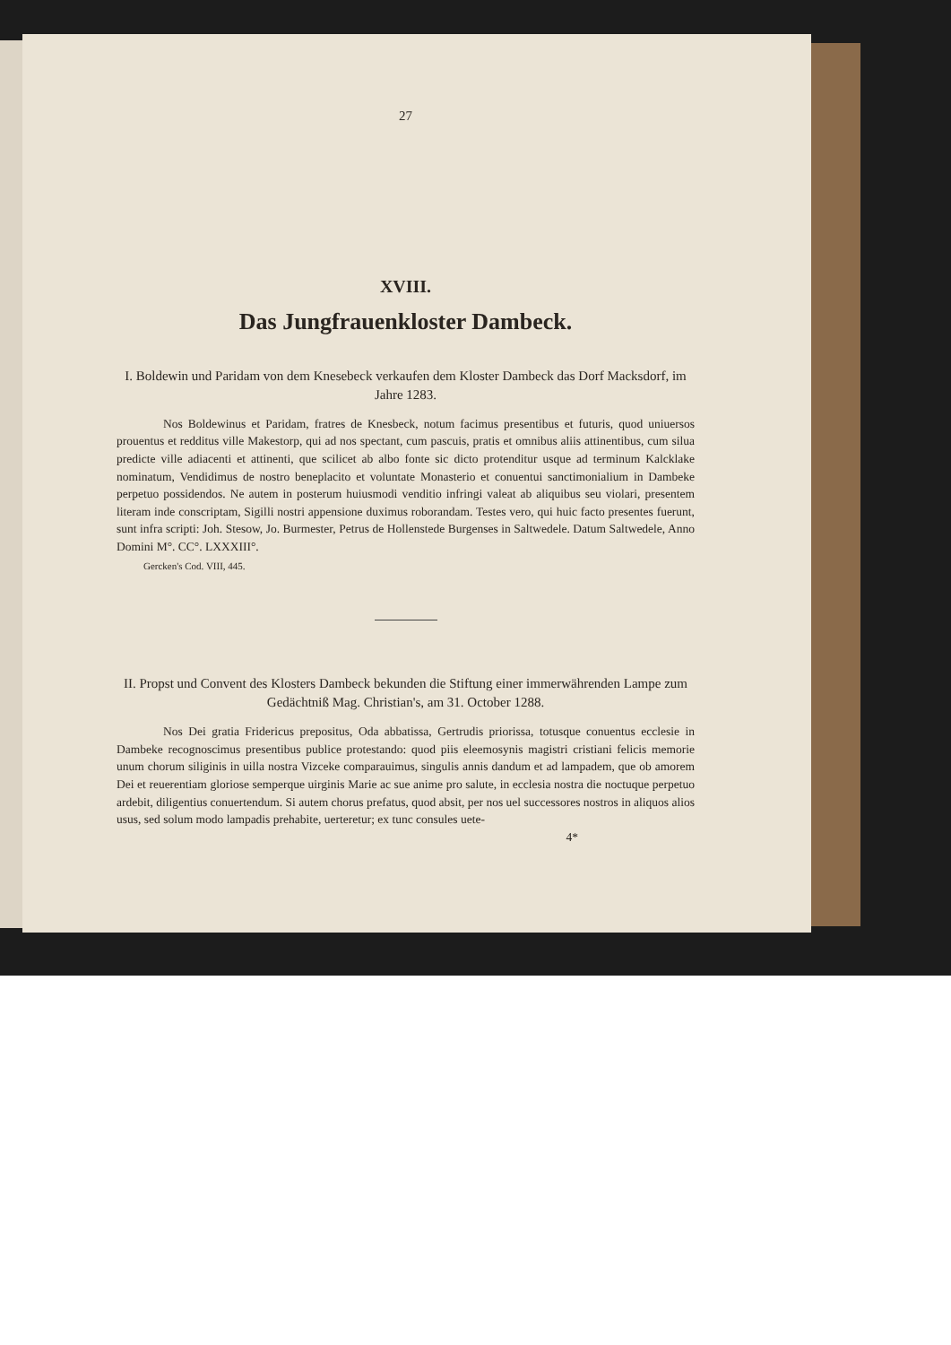27
XVIII.
Das Jungfrauenkloster Dambeck.
I. Boldewin und Paridam von dem Knesebeck verkaufen dem Kloster Dambeck das Dorf Macksdorf, im Jahre 1283.
Nos Boldewinus et Paridam, fratres de Knesbeck, notum facimus presentibus et futuris, quod uniuersos prouentus et redditus ville Makestorp, qui ad nos spectant, cum pascuis, pratis et omnibus aliis attinentibus, cum silua predicte ville adiacenti et attinenti, que scilicet ab albo fonte sic dicto protenditur usque ad terminum Kalcklake nominatum, Vendidimus de nostro beneplacito et voluntate Monasterio et conuentui sanctimonialium in Dambeke perpetuo possidendos. Ne autem in posterum huiusmodi venditio infringi valeat ab aliquibus seu violari, presentem literam inde conscriptam, Sigilli nostri appensione duximus roborandam. Testes vero, qui huic facto presentes fuerunt, sunt infra scripti: Joh. Stesow, Jo. Burmester, Petrus de Hollenstede Burgenses in Saltwedele. Datum Saltwedele, Anno Domini M°. CC°. LXXXIII°.
Gercken's Cod. VIII, 445.
II. Propst und Convent des Klosters Dambeck bekunden die Stiftung einer immerwährenden Lampe zum Gedächtniß Mag. Christian's, am 31. October 1288.
Nos Dei gratia Fridericus prepositus, Oda abbatissa, Gertrudis priorissa, totusque conuentus ecclesie in Dambeke recognoscimus presentibus publice protestando: quod piis eleemosynis magistri cristiani felicis memorie unum chorum siliginis in uilla nostra Vizceke comparauimus, singulis annis dandum et ad lampadem, que ob amorem Dei et reuerentiam gloriose semperque uirginis Marie ac sue anime pro salute, in ecclesia nostra die noctuque perpetuo ardebit, diligentius conuertendum. Si autem chorus prefatus, quod absit, per nos uel successores nostros in aliquos alios usus, sed solum modo lampadis prehabite, uerteretur; ex tunc consules uete-
4*